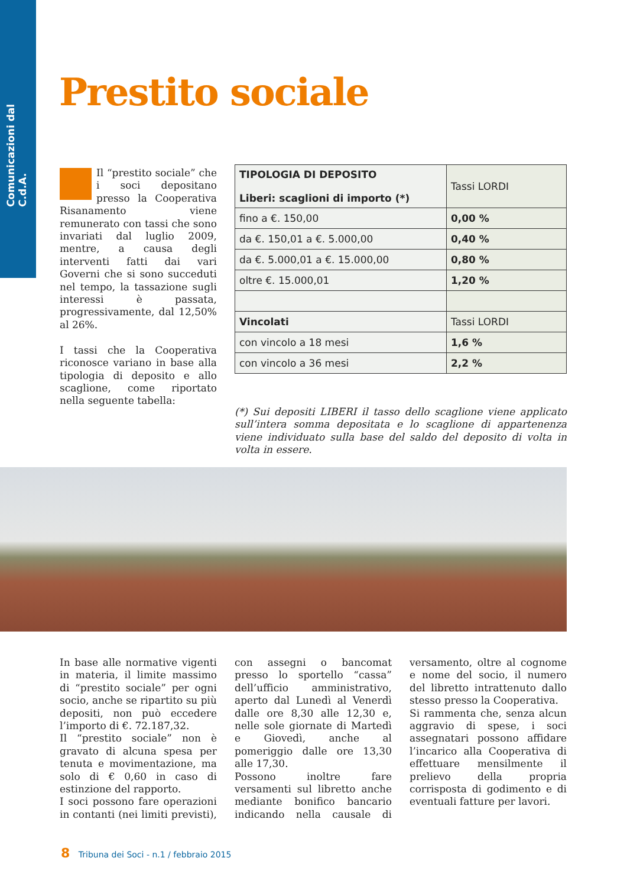Comunicazioni dal C.d.A.
Prestito sociale
Il “prestito sociale” che i soci depositano presso la Cooperativa Risanamento viene remunerato con tassi che sono invariati dal luglio 2009, mentre, a causa degli interventi fatti dai vari Governi che si sono succeduti nel tempo, la tassazione sugli interessi è passata, progressivamente, dal 12,50% al 26%.
I tassi che la Cooperativa riconosce variano in base alla tipologia di deposito e allo scaglione, come riportato nella seguente tabella:
| TIPOLOGIA DI DEPOSITO Liberi: scaglioni di importo (*) | Tassi LORDI |
| --- | --- |
| fino a €. 150,00 | 0,00 % |
| da €. 150,01 a €. 5.000,00 | 0,40 % |
| da €. 5.000,01 a €. 15.000,00 | 0,80 % |
| oltre €. 15.000,01 | 1,20 % |
| Vincolati | Tassi LORDI |
| con vincolo a 18 mesi | 1,6 % |
| con vincolo a 36 mesi | 2,2 % |
(*) Sui depositi LIBERI il tasso dello scaglione viene applicato sull’intera somma depositata e lo scaglione di appartenenza viene individuato sulla base del saldo del deposito di volta in volta in essere.
In base alle normative vigenti in materia, il limite massimo di “prestito sociale” per ogni socio, anche se ripartito su più depositi, non può eccedere l’importo di €. 72.187,32.
Il “prestito sociale” non è gravato di alcuna spesa per tenuta e movimentazione, ma solo di € 0,60 in caso di estinzione del rapporto.
I soci possono fare operazioni in contanti (nei limiti previsti), con assegni o bancomat presso lo sportello “cassa” dell’ufficio amministrativo, aperto dal Lunedì al Venerdì dalle ore 8,30 alle 12,30 e, nelle sole giornate di Martedì e Giovedì, anche al pomeriggio dalle ore 13,30 alle 17,30.
Possono inoltre fare versamenti sul libretto anche mediante bonifico bancario indicando nella causale di versamento, oltre al cognome e nome del socio, il numero del libretto intrattenuto dallo stesso presso la Cooperativa.
Si rammenta che, senza alcun aggravio di spese, i soci assegnatari possono affidare l’incarico alla Cooperativa di effettuare mensilmente il prelievo della propria corrisposta di godimento e di eventuali fatture per lavori.
8 Tribuna dei Soci - n.1 / febbraio 2015